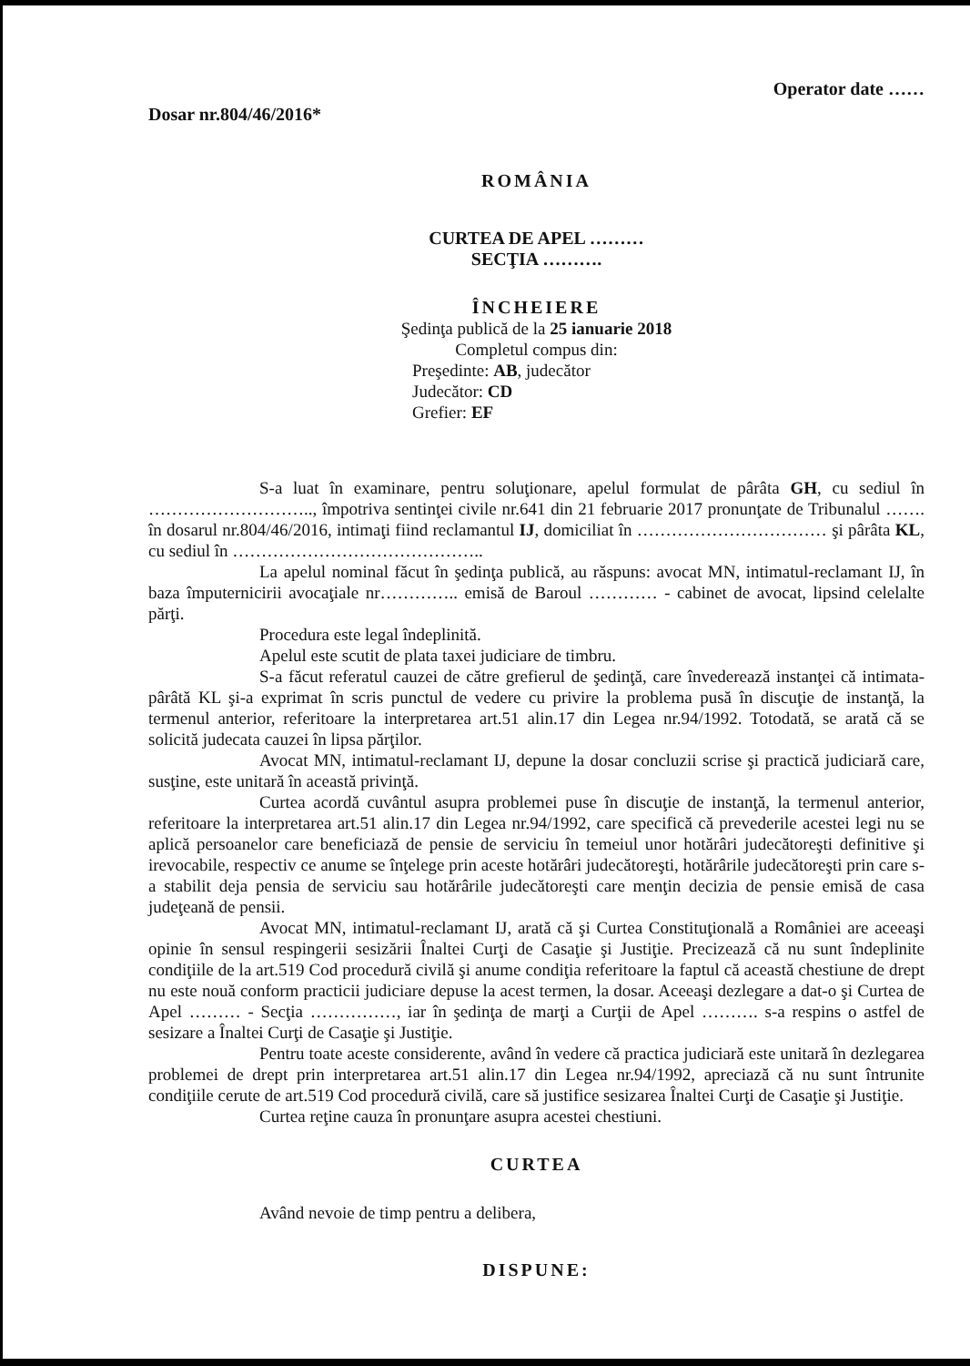Dosar nr.804/46/2016*
Operator date ……
ROMÂNIA
CURTEA DE APEL ………
SECŢIA ……….
ÎNCHEIERE
Şedinţa publică de la 25 ianuarie 2018
Completul compus din:
Preşedinte: AB, judecător
Judecător: CD
Grefier: EF
S-a luat în examinare, pentru soluţionare, apelul formulat de pârâta GH, cu sediul în ……………………….., împotriva sentinţei civile nr.641 din 21 februarie 2017 pronunţate de Tribunalul ……. în dosarul nr.804/46/2016, intimaţi fiind reclamantul IJ, domiciliat în …………………………… şi pârâta KL, cu sediul în ……………………………………..
La apelul nominal făcut în şedinţa publică, au răspuns: avocat MN, intimatul-reclamant IJ, în baza împuternicirii avocaţiale nr………….. emisă de Baroul ………… - cabinet de avocat, lipsind celelalte părţi.
Procedura este legal îndeplinită.
Apelul este scutit de plata taxei judiciare de timbru.
S-a făcut referatul cauzei de către grefierul de şedinţă, care învederează instanţei că intimata-pârâtă KL şi-a exprimat în scris punctul de vedere cu privire la problema pusă în discuţie de instanţă, la termenul anterior, referitoare la interpretarea art.51 alin.17 din Legea nr.94/1992. Totodată, se arată că se solicită judecata cauzei în lipsa părţilor.
Avocat MN, intimatul-reclamant IJ, depune la dosar concluzii scrise şi practică judiciară care, susţine, este unitară în această privinţă.
Curtea acordă cuvântul asupra problemei puse în discuţie de instanţă, la termenul anterior, referitoare la interpretarea art.51 alin.17 din Legea nr.94/1992, care specifică că prevederile acestei legi nu se aplică persoanelor care beneficiază de pensie de serviciu în temeiul unor hotărâri judecătoreşti definitive şi irevocabile, respectiv ce anume se înţelege prin aceste hotărâri judecătoreşti, hotărârile judecătoreşti prin care s-a stabilit deja pensia de serviciu sau hotărârile judecătoreşti care menţin decizia de pensie emisă de casa judeţeană de pensii.
Avocat MN, intimatul-reclamant IJ, arată că şi Curtea Constituţională a României are aceeaşi opinie în sensul respingerii sesizării Înaltei Curţi de Casaţie şi Justiţie. Precizează că nu sunt îndeplinite condiţiile de la art.519 Cod procedură civilă şi anume condiţia referitoare la faptul că această chestiune de drept nu este nouă conform practicii judiciare depuse la acest termen, la dosar. Aceeaşi dezlegare a dat-o şi Curtea de Apel ……… - Secţia ……………, iar în şedinţa de marţi a Curţii de Apel ………. s-a respins o astfel de sesizare a Înaltei Curţi de Casaţie şi Justiţie.
Pentru toate aceste considerente, având în vedere că practica judiciară este unitară în dezlegarea problemei de drept prin interpretarea art.51 alin.17 din Legea nr.94/1992, apreciază că nu sunt întrunite condiţiile cerute de art.519 Cod procedură civilă, care să justifice sesizarea Înaltei Curţi de Casaţie şi Justiţie.
Curtea reţine cauza în pronunţare asupra acestei chestiuni.
CURTEA
Având nevoie de timp pentru a delibera,
DISPUNE: